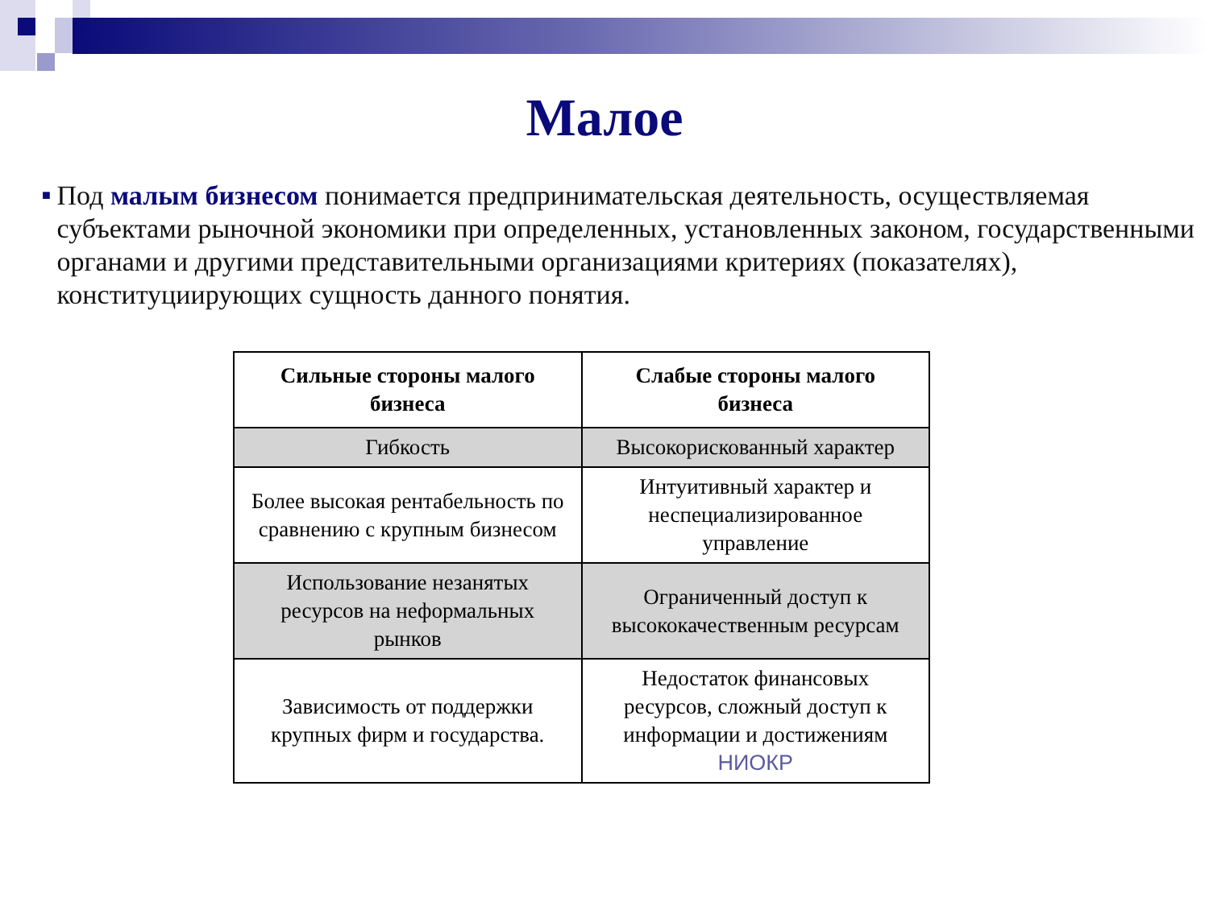Малое
■
Под малым бизнесом понимается предпринимательская деятельность, осуществляемая субъектами рыночной экономики при определенных, установленных законом, государственными органами и другими представительными организациями критериях (показателях), конституциирующих сущность данного понятия.
| Сильные стороны малого бизнеса | Слабые стороны малого бизнеса |
| --- | --- |
| Гибкость | Высокорискованный характер |
| Более высокая рентабельность по сравнению с крупным бизнесом | Интуитивный характер и неспециализированное управление |
| Использование незанятых ресурсов на неформальных рынков | Ограниченный доступ к высококачественным ресурсам |
| Зависимость от поддержки крупных фирм и государства. | Недостаток финансовых ресурсов, сложный доступ к информации и достижениям НИОКР |